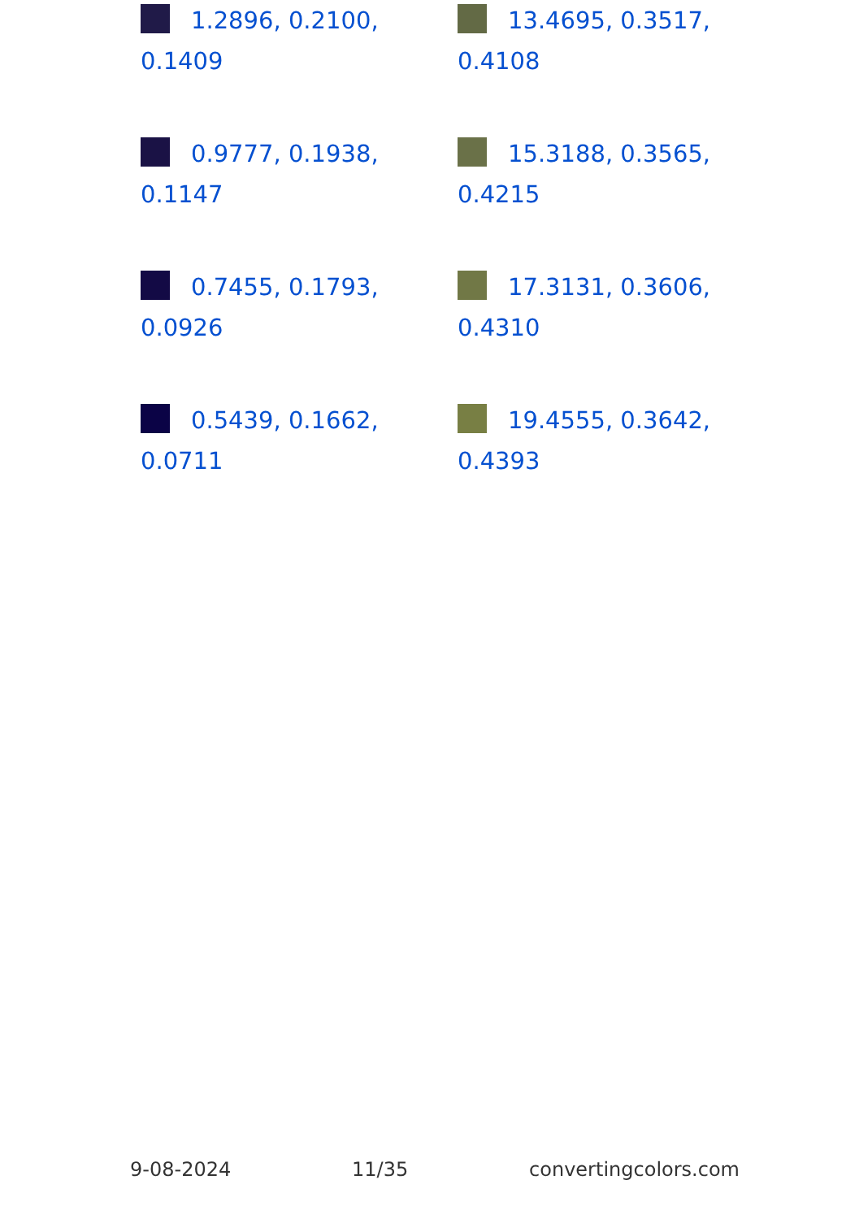1.2896, 0.2100,
0.1409
13.4695, 0.3517,
0.4108
0.9777, 0.1938,
0.1147
15.3188, 0.3565,
0.4215
0.7455, 0.1793,
0.0926
17.3131, 0.3606,
0.4310
0.5439, 0.1662,
0.0711
19.4555, 0.3642,
0.4393
9-08-2024 11/35 convertingcolors.com